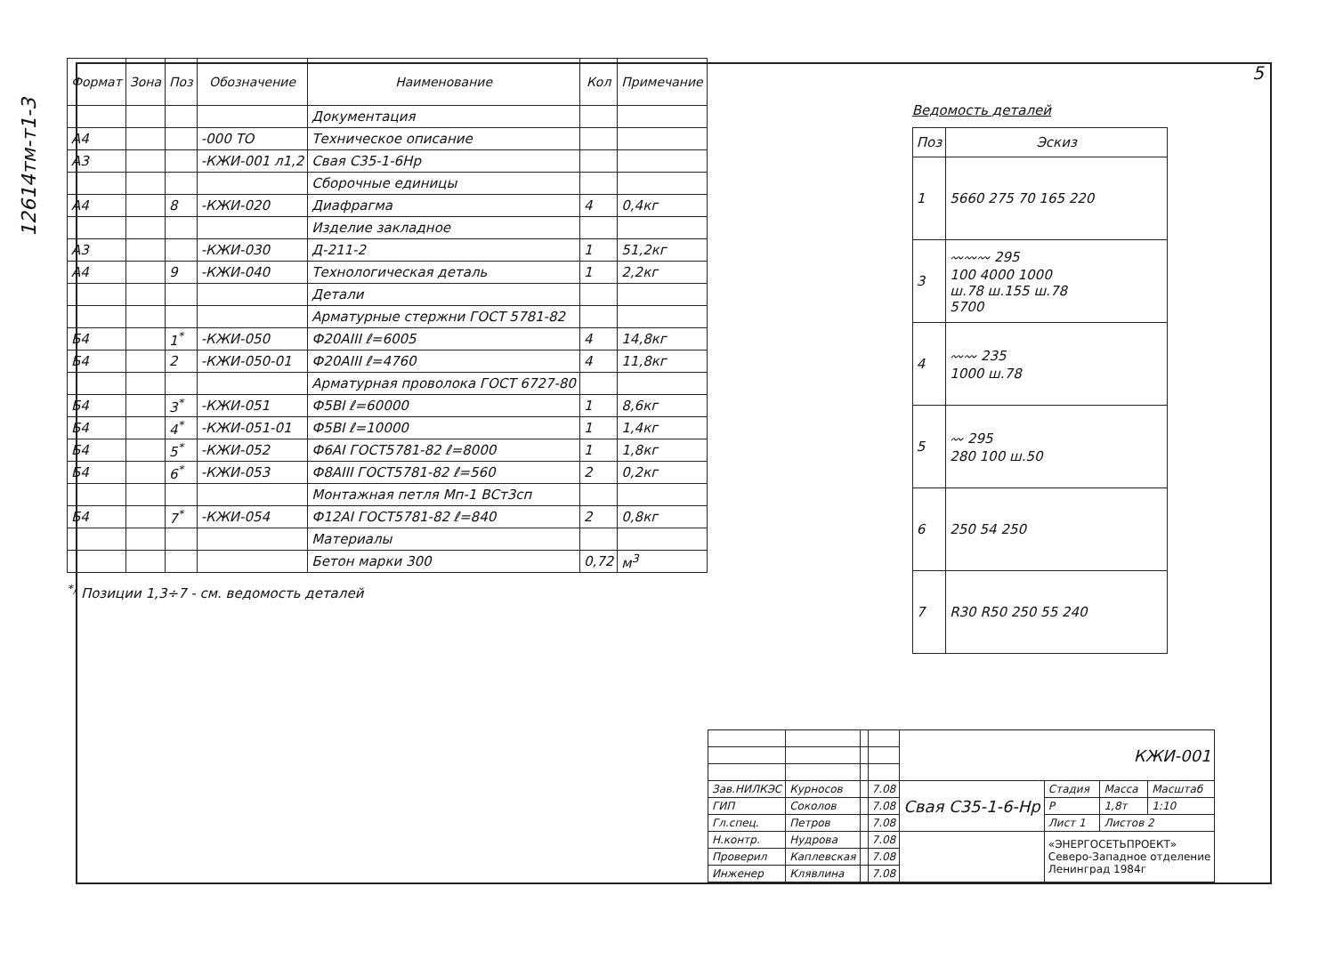5
12614тм-т1-3
| Формат | Зона | Поз | Обозначение | Наименование | Кол | Примечание |
| --- | --- | --- | --- | --- | --- | --- |
| | | | | Документация | | |
| А4 | | | -000 ТО | Техническое описание | | |
| А3 | | | -КЖИ-001 л1,2 | Свая С35-1-6Нр | | |
| | | | | Сборочные единицы | | |
| А4 | | 8 | -КЖИ-020 | Диафрагма | 4 | 0,4кг |
| | | | | Изделие закладное | | |
| А3 | | | -КЖИ-030 | Д-211-2 | 1 | 51,2кг |
| А4 | | 9 | -КЖИ-040 | Технологическая деталь | 1 | 2,2кг |
| | | | | Детали | | |
| | | | | Арматурные стержни ГОСТ 5781-82 | | |
| Б4 | | 1<sup>*</sup> | -КЖИ-050 | Ф20АIII ℓ=6005 | 4 | 14,8кг |
| Б4 | | 2 | -КЖИ-050-01 | Ф20АIII ℓ=4760 | 4 | 11,8кг |
| | | | | Арматурная проволока ГОСТ 6727-80 | | |
| Б4 | | 3<sup>*</sup> | -КЖИ-051 | Ф5ВI ℓ=60000 | 1 | 8,6кг |
| Б4 | | 4<sup>*</sup> | -КЖИ-051-01 | Ф5ВI ℓ=10000 | 1 | 1,4кг |
| Б4 | | 5<sup>*</sup> | -КЖИ-052 | Ф6АI ГОСТ5781-82 ℓ=8000 | 1 | 1,8кг |
| Б4 | | 6<sup>*</sup> | -КЖИ-053 | Ф8АIII ГОСТ5781-82 ℓ=560 | 2 | 0,2кг |
| | | | | Монтажная петля Мп-1 ВСт3сп | | |
| Б4 | | 7<sup>*</sup> | -КЖИ-054 | Ф12АI ГОСТ5781-82 ℓ=840 | 2 | 0,8кг |
| | | | | Материалы | | |
| | | | | Бетон марки 300 | 0,72 | м<sup>3</sup> |
<sup>*)</sup> Позиции 1,3÷7 - см. ведомость деталей
Ведомость деталей
| Поз | Эскиз |
| --- | --- |
| 1 | 5660 275 70 165 220 |
| 3 | 〰〰〰 295 100 4000 1000 ш.78 ш.155 ш.78 5700 |
| 4 | 〰〰 235 1000 ш.78 |
| 5 | 〰 295 280 100 ш.50 |
| 6 | 250 54 250 |
| 7 | R30 R50 250 55 240 |
| | | | | КЖИ-001 | | | |
| Зав.НИЛКЭС | Курносов | | 7.08 | Свая С35-1-6-Нр | Стадия | Масса | Масштаб |
| ГИП | Соколов | | 7.08 | | Р | 1,8т | 1:10 |
| Гл.спец. | Петров | | 7.08 | | Лист 1 | Листов 2 | |
| Н.контр. | Нудрова | | 7.08 | | «ЭНЕРГОСЕТЬПРОЕКТ» Северо-Западное отделение Ленинград 1984г | | |
| Проверил | Каплевская | | 7.08 | | | | |
| Инженер | Клявлина | | 7.08 | | | | |